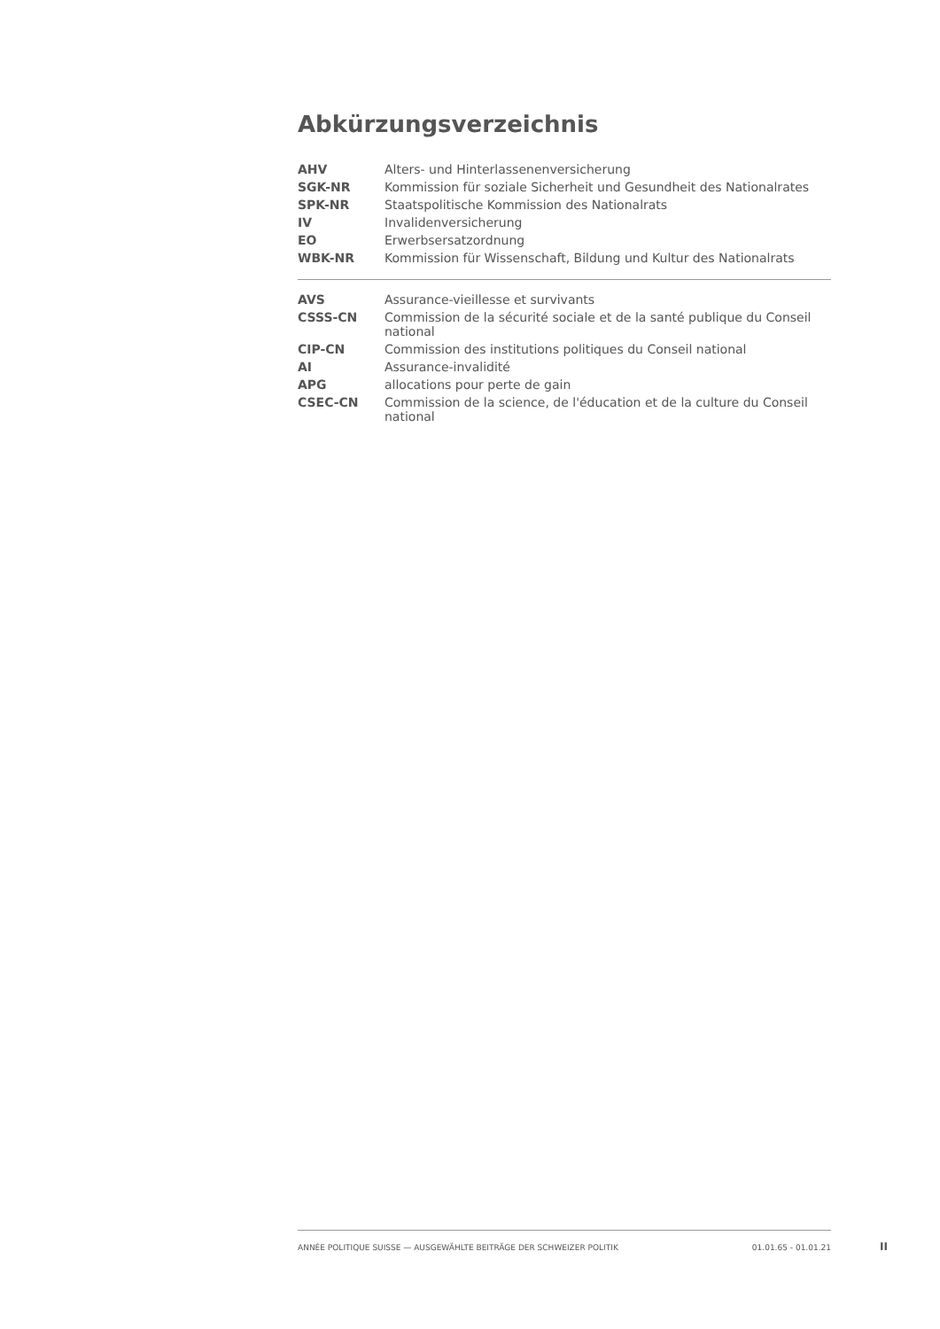Abkürzungsverzeichnis
| AHV | Alters- und Hinterlassenenversicherung |
| SGK-NR | Kommission für soziale Sicherheit und Gesundheit des Nationalrates |
| SPK-NR | Staatspolitische Kommission des Nationalrats |
| IV | Invalidenversicherung |
| EO | Erwerbsersatzordnung |
| WBK-NR | Kommission für Wissenschaft, Bildung und Kultur des Nationalrats |
| AVS | Assurance-vieillesse et survivants |
| CSSS-CN | Commission de la sécurité sociale et de la santé publique du Conseil national |
| CIP-CN | Commission des institutions politiques du Conseil national |
| AI | Assurance-invalidité |
| APG | allocations pour perte de gain |
| CSEC-CN | Commission de la science, de l'éducation et de la culture du Conseil national |
ANNÉE POLITIQUE SUISSE — AUSGEWÄHLTE BEITRÄGE DER SCHWEIZER POLITIK 01.01.65 - 01.01.21
II